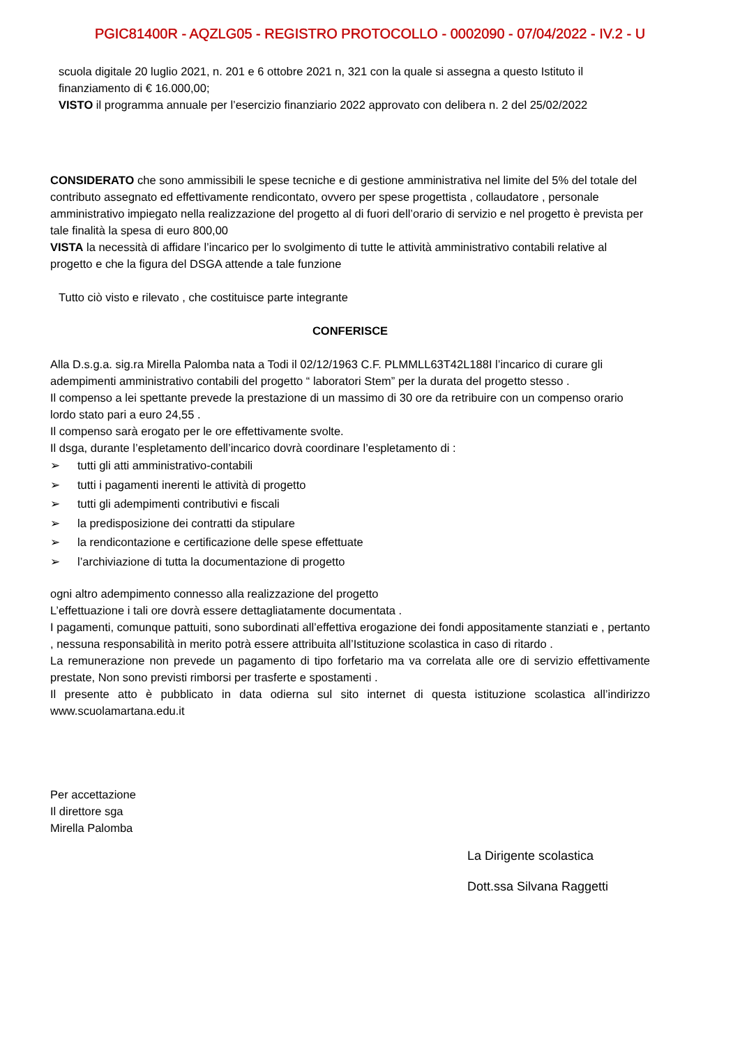PGIC81400R - AQZLG05 - REGISTRO PROTOCOLLO - 0002090 - 07/04/2022 - IV.2 - U
scuola digitale 20 luglio 2021, n. 201 e 6 ottobre 2021 n, 321 con la quale si assegna a questo Istituto il finanziamento di € 16.000,00;
VISTO il programma annuale per l’esercizio finanziario 2022 approvato con delibera n. 2 del 25/02/2022
CONSIDERATO che sono ammissibili le spese tecniche e di gestione amministrativa nel limite del 5% del totale del contributo assegnato ed effettivamente rendicontato, ovvero per spese progettista , collaudatore , personale amministrativo impiegato nella realizzazione del progetto al di fuori dell’orario di servizio e nel progetto è prevista per tale finalità la spesa di euro 800,00
VISTA la necessità di affidare l’incarico per lo svolgimento di tutte le attività amministrativo contabili relative al progetto e che la figura del DSGA attende a tale funzione
Tutto ciò visto e rilevato , che costituisce parte integrante
CONFERISCE
Alla D.s.g.a. sig.ra Mirella Palomba nata a Todi il 02/12/1963 C.F. PLMMLL63T42L188I l’incarico di curare gli adempimenti amministrativo contabili del progetto “ laboratori Stem” per la durata del progetto stesso .
Il compenso a lei spettante prevede la prestazione di un massimo di 30 ore da retribuire con un compenso orario lordo stato pari a euro 24,55 .
Il compenso sarà erogato per le ore effettivamente svolte.
Il dsga, durante l’espletamento dell’incarico dovrà coordinare l’espletamento di :
➢ tutti gli atti amministrativo-contabili
➢ tutti i pagamenti inerenti le attività di progetto
➢ tutti gli adempimenti contributivi e fiscali
➢ la predisposizione dei contratti da stipulare
➢ la rendicontazione e certificazione delle spese effettuate
➢ l’archiviazione di tutta la documentazione di progetto
ogni altro adempimento connesso alla realizzazione del progetto
L’effettuazione i tali ore dovrà essere dettagliatamente documentata .
I pagamenti, comunque pattuiti, sono subordinati all’effettiva erogazione dei fondi appositamente stanziati e , pertanto , nessuna responsabilità in merito potrà essere attribuita all’Istituzione scolastica in caso di ritardo .
La remunerazione non prevede un pagamento di tipo forfetario ma va correlata alle ore di servizio effettivamente prestate, Non sono previsti rimborsi per trasferte e spostamenti .
Il presente atto è pubblicato in data odierna sul sito internet di questa istituzione scolastica all’indirizzo www.scuolamartana.edu.it
Per accettazione
Il direttore sga
Mirella Palomba
La Dirigente scolastica
Dott.ssa Silvana Raggetti